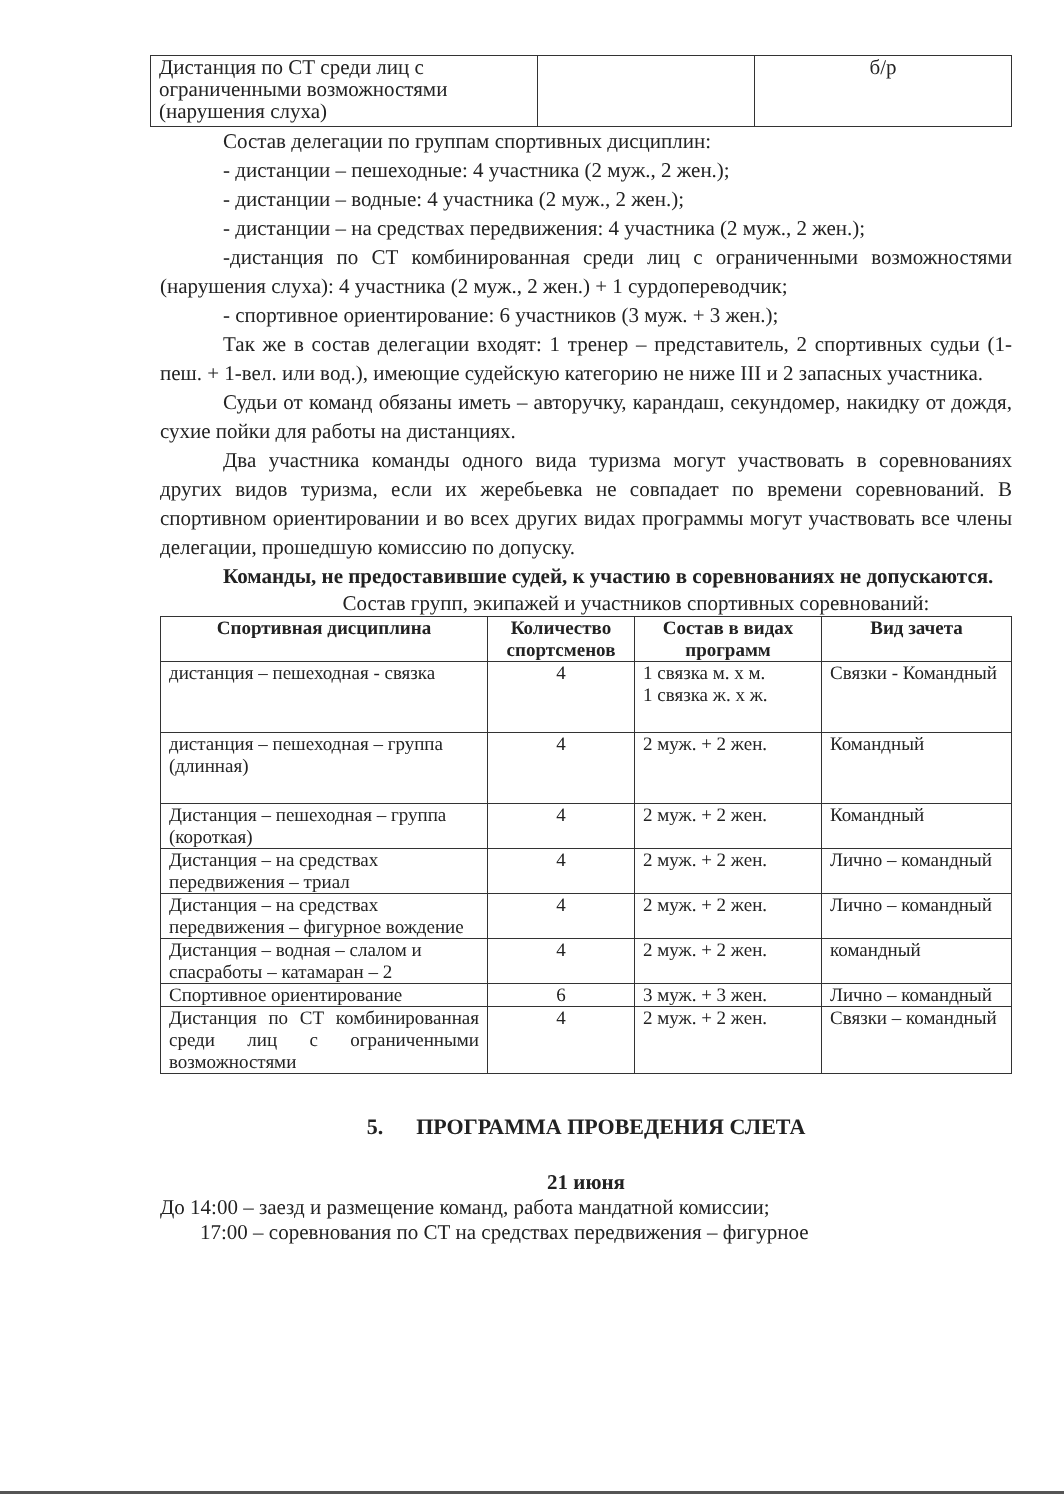| Дистанция по СТ среди лиц с ограниченными возможностями (нарушения слуха) | | б/р |
Состав делегации по группам спортивных дисциплин:
- дистанции – пешеходные: 4 участника (2 муж., 2 жен.);
- дистанции – водные: 4 участника (2 муж., 2 жен.);
- дистанции – на средствах передвижения: 4 участника (2 муж., 2 жен.);
-дистанция по СТ комбинированная среди лиц с ограниченными возможностями (нарушения слуха): 4 участника (2 муж., 2 жен.) + 1 сурдопереводчик;
- спортивное ориентирование: 6 участников (3 муж. + 3 жен.);
Так же в состав делегации входят: 1 тренер – представитель, 2 спортивных судьи (1-пеш. + 1-вел. или вод.), имеющие судейскую категорию не ниже III и 2 запасных участника.
Судьи от команд обязаны иметь – авторучку, карандаш, секундомер, накидку от дождя, сухие пойки для работы на дистанциях.
Два участника команды одного вида туризма могут участвовать в соревнованиях других видов туризма, если их жеребьевка не совпадает по времени соревнований. В спортивном ориентировании и во всех других видах программы могут участвовать все члены делегации, прошедшую комиссию по допуску.
Команды, не предоставившие судей, к участию в соревнованиях не допускаются.
Состав групп, экипажей и участников спортивных соревнований:
| Спортивная дисциплина | Количество спортсменов | Состав в видах программ | Вид зачета |
| --- | --- | --- | --- |
| дистанция – пешеходная - связка | 4 | 1 связка м. х м. 1 связка ж. х ж. | Связки - Командный |
| дистанция – пешеходная – группа (длинная) | 4 | 2 муж. + 2 жен. | Командный |
| Дистанция – пешеходная – группа (короткая) | 4 | 2 муж. + 2 жен. | Командный |
| Дистанция – на средствах передвижения – триал | 4 | 2 муж. + 2 жен. | Лично – командный |
| Дистанция – на средствах передвижения – фигурное вождение | 4 | 2 муж. + 2 жен. | Лично – командный |
| Дистанция – водная – слалом и спасработы – катамаран – 2 | 4 | 2 муж. + 2 жен. | командный |
| Спортивное ориентирование | 6 | 3 муж. + 3 жен. | Лично – командный |
| Дистанция по СТ комбинированная среди лиц с ограниченными возможностями | 4 | 2 муж. + 2 жен. | Связки – командный |
5. ПРОГРАММА ПРОВЕДЕНИЯ СЛЕТА
21 июня
До 14:00 – заезд и размещение команд, работа мандатной комиссии;
17:00 – соревнования по СТ на средствах передвижения – фигурное